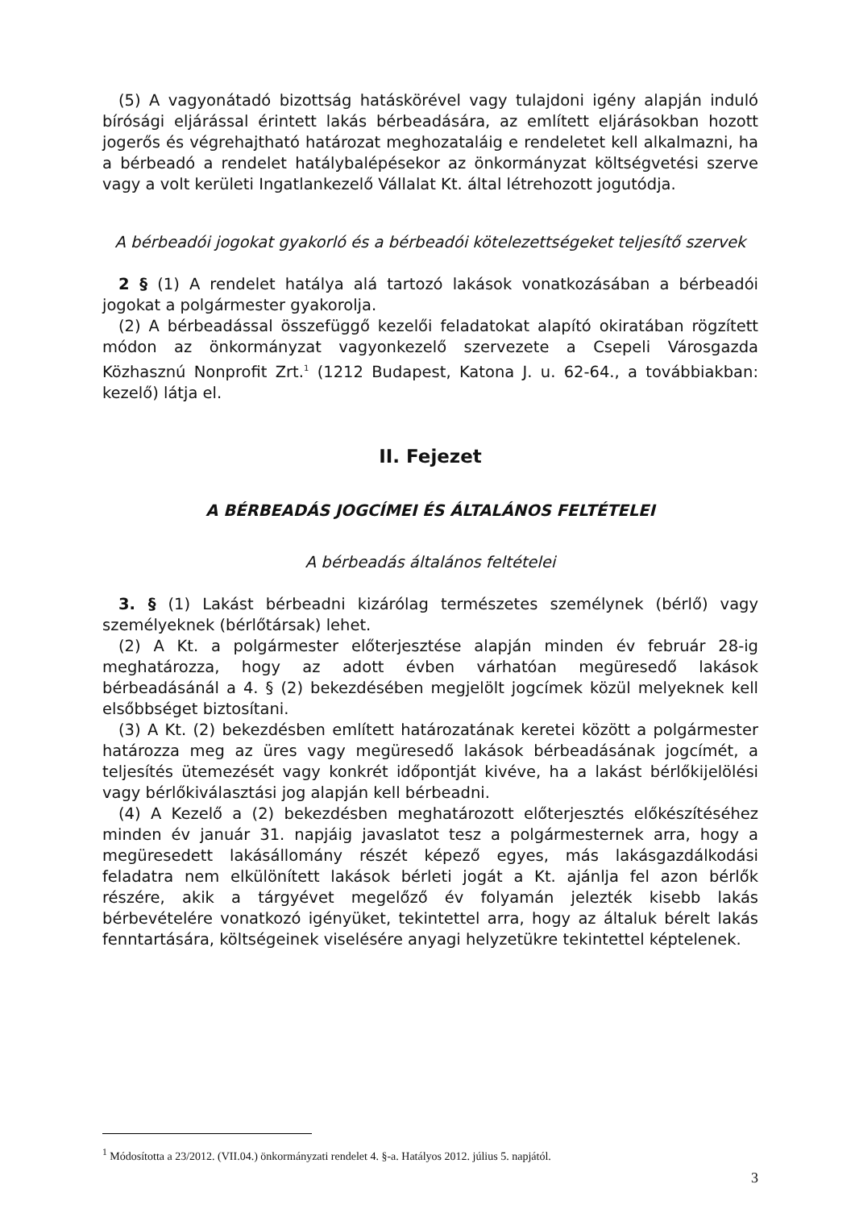(5) A vagyonátadó bizottság hatáskörével vagy tulajdoni igény alapján induló bírósági eljárással érintett lakás bérbeadására, az említett eljárásokban hozott jogerős és végrehajtható határozat meghozataláig e rendeletet kell alkalmazni, ha a bérbeadó a rendelet hatálybalépésekor az önkormányzat költségvetési szerve vagy a volt kerületi Ingatlankezelő Vállalat Kt. által létrehozott jogutódja.
A bérbeadói jogokat gyakorló és a bérbeadói kötelezettségeket teljesítő szervek
2 § (1) A rendelet hatálya alá tartozó lakások vonatkozásában a bérbeadói jogokat a polgármester gyakorolja.
(2) A bérbeadással összefüggő kezelői feladatokat alapító okiratában rögzített módon az önkormányzat vagyonkezelő szervezete a Csepeli Városgazda Közhasznú Nonprofit Zrt.<sup>1</sup> (1212 Budapest, Katona J. u. 62-64., a továbbiakban: kezelő) látja el.
II. Fejezet
A BÉRBEADÁS JOGCÍMEI ÉS ÁLTALÁNOS FELTÉTELEI
A bérbeadás általános feltételei
3. § (1) Lakást bérbeadni kizárólag természetes személynek (bérlő) vagy személyeknek (bérlőtársak) lehet.
(2) A Kt. a polgármester előterjesztése alapján minden év február 28-ig meghatározza, hogy az adott évben várhatóan megüresedő lakások bérbeadásánál a 4. § (2) bekezdésében megjelölt jogcímek közül melyeknek kell elsőbbséget biztosítani.
(3) A Kt. (2) bekezdésben említett határozatának keretei között a polgármester határozza meg az üres vagy megüresedő lakások bérbeadásának jogcímét, a teljesítés ütemezését vagy konkrét időpontját kivéve, ha a lakást bérlőkijelölési vagy bérlőkiválasztási jog alapján kell bérbeadni.
(4) A Kezelő a (2) bekezdésben meghatározott előterjesztés előkészítéséhez minden év január 31. napjáig javaslatot tesz a polgármesternek arra, hogy a megüresedett lakásállomány részét képező egyes, más lakásgazdálkodási feladatra nem elkülönített lakások bérleti jogát a Kt. ajánlja fel azon bérlők részére, akik a tárgyévet megelőző év folyamán jelezték kisebb lakás bérbevételére vonatkozó igényüket, tekintettel arra, hogy az általuk bérelt lakás fenntartására, költségeinek viselésére anyagi helyzetükre tekintettel képtelenek.
<sup>1</sup> Módosította a 23/2012. (VII.04.) önkormányzati rendelet 4. §-a. Hatályos 2012. július 5. napjától.
3